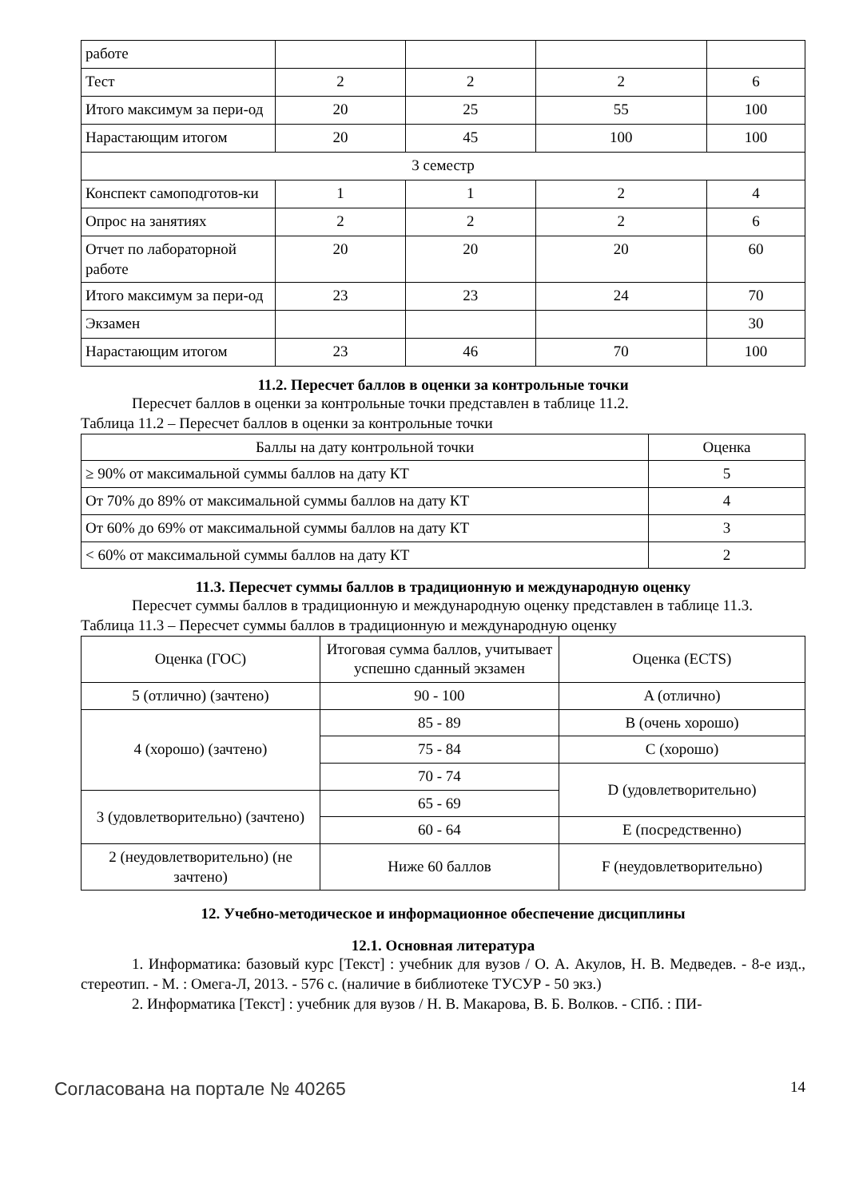| работе | | | | |
| Тест | 2 | 2 | 2 | 6 |
| Итого максимум за пери-од | 20 | 25 | 55 | 100 |
| Нарастающим итогом | 20 | 45 | 100 | 100 |
| 3 семестр | | | | |
| Конспект самоподготов-ки | 1 | 1 | 2 | 4 |
| Опрос на занятиях | 2 | 2 | 2 | 6 |
| Отчет по лабораторной работе | 20 | 20 | 20 | 60 |
| Итого максимум за пери-од | 23 | 23 | 24 | 70 |
| Экзамен | | | | 30 |
| Нарастающим итогом | 23 | 46 | 70 | 100 |
11.2. Пересчет баллов в оценки за контрольные точки
Пересчет баллов в оценки за контрольные точки представлен в таблице 11.2.
Таблица 11.2 – Пересчет баллов в оценки за контрольные точки
| Баллы на дату контрольной точки | Оценка |
| ≥ 90% от максимальной суммы баллов на дату КТ | 5 |
| От 70% до 89% от максимальной суммы баллов на дату КТ | 4 |
| От 60% до 69% от максимальной суммы баллов на дату КТ | 3 |
| < 60% от максимальной суммы баллов на дату КТ | 2 |
11.3. Пересчет суммы баллов в традиционную и международную оценку
Пересчет суммы баллов в традиционную и международную оценку представлен в таблице 11.3.
Таблица 11.3 – Пересчет суммы баллов в традиционную и международную оценку
| Оценка (ГОС) | Итоговая сумма баллов, учитывает успешно сданный экзамен | Оценка (ECTS) |
| 5 (отлично) (зачтено) | 90 - 100 | A (отлично) |
| 4 (хорошо) (зачтено) | 85 - 89 | B (очень хорошо) |
| | 75 - 84 | C (хорошо) |
| | 70 - 74 | D (удовлетворительно) |
| 3 (удовлетворительно) (зачтено) | 65 - 69 | |
| | 60 - 64 | E (посредственно) |
| 2 (неудовлетворительно) (не зачтено) | Ниже 60 баллов | F (неудовлетворительно) |
12. Учебно-методическое и информационное обеспечение дисциплины
12.1. Основная литература
1. Информатика: базовый курс [Текст] : учебник для вузов / О. А. Акулов, Н. В. Медведев. - 8-е изд., стереотип. - М. : Омега-Л, 2013. - 576 с. (наличие в библиотеке ТУСУР - 50 экз.)
2. Информатика [Текст] : учебник для вузов / Н. В. Макарова, В. Б. Волков. - СПб. : ПИ-
Согласована на портале № 40265 14